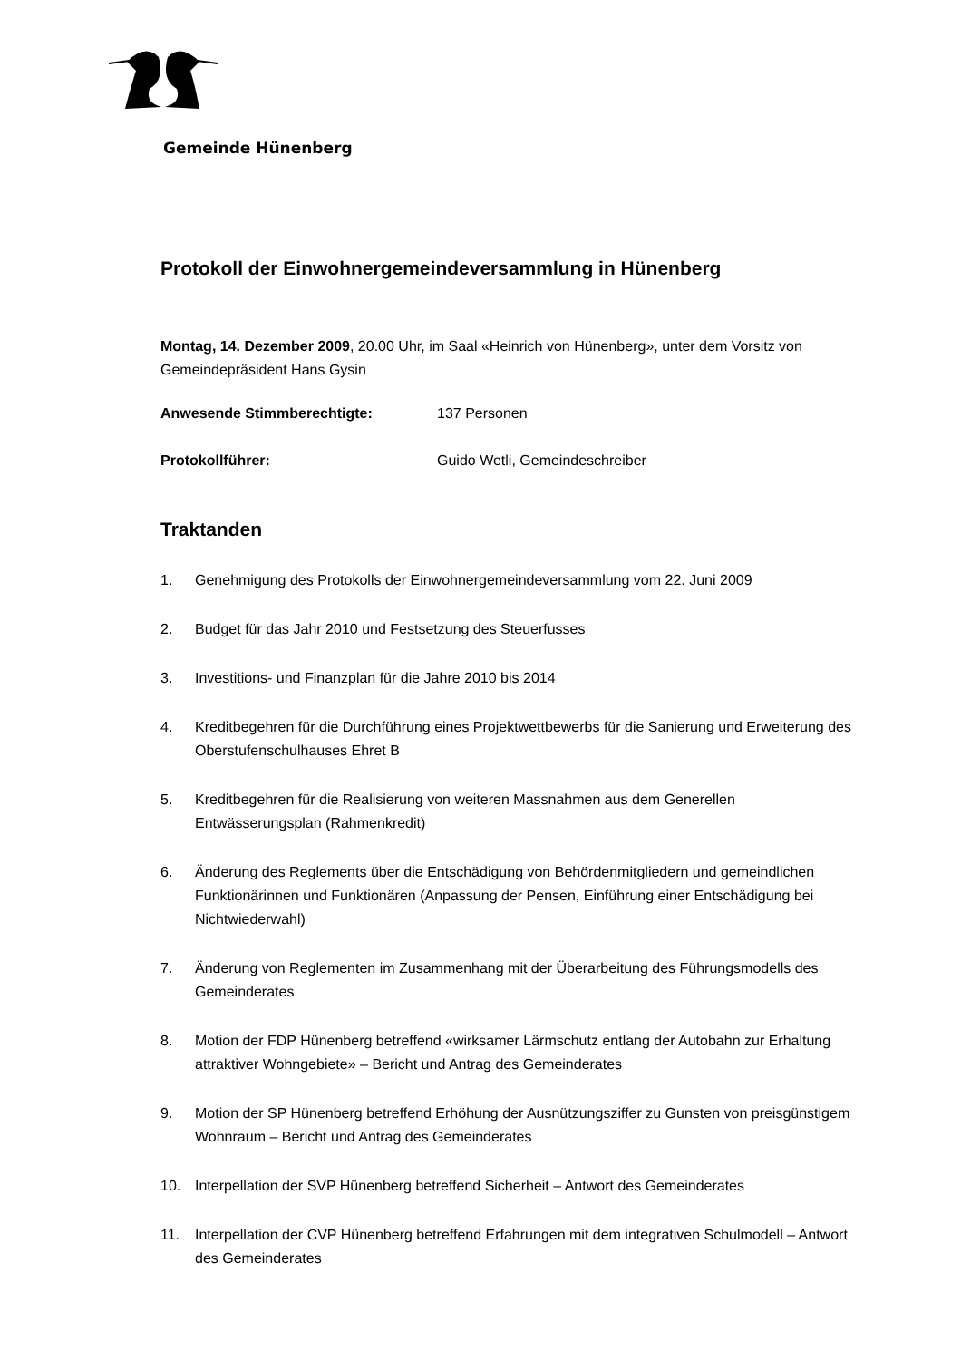Gemeinde Hünenberg
Protokoll der Einwohnergemeindeversammlung in Hünenberg
Montag, 14. Dezember 2009, 20.00 Uhr, im Saal «Heinrich von Hünenberg», unter dem Vorsitz von Gemeindepräsident Hans Gysin
Anwesende Stimmberechtigte: 137 Personen
Protokollführer: Guido Wetli, Gemeindeschreiber
Traktanden
1. Genehmigung des Protokolls der Einwohnergemeindeversammlung vom 22. Juni 2009
2. Budget für das Jahr 2010 und Festsetzung des Steuerfusses
3. Investitions- und Finanzplan für die Jahre 2010 bis 2014
4. Kreditbegehren für die Durchführung eines Projektwettbewerbs für die Sanierung und Erweiterung des Oberstufenschulhauses Ehret B
5. Kreditbegehren für die Realisierung von weiteren Massnahmen aus dem Generellen Entwässerungsplan (Rahmenkredit)
6. Änderung des Reglements über die Entschädigung von Behördenmitgliedern und gemeindlichen Funktionärinnen und Funktionären (Anpassung der Pensen, Einführung einer Entschädigung bei Nichtwiederwahl)
7. Änderung von Reglementen im Zusammenhang mit der Überarbeitung des Führungsmodells des Gemeinderates
8. Motion der FDP Hünenberg betreffend «wirksamer Lärmschutz entlang der Autobahn zur Erhaltung attraktiver Wohngebiete» – Bericht und Antrag des Gemeinderates
9. Motion der SP Hünenberg betreffend Erhöhung der Ausnützungsziffer zu Gunsten von preisgünstigem Wohnraum – Bericht und Antrag des Gemeinderates
10. Interpellation der SVP Hünenberg betreffend Sicherheit – Antwort des Gemeinderates
11. Interpellation der CVP Hünenberg betreffend Erfahrungen mit dem integrativen Schulmodell – Antwort des Gemeinderates